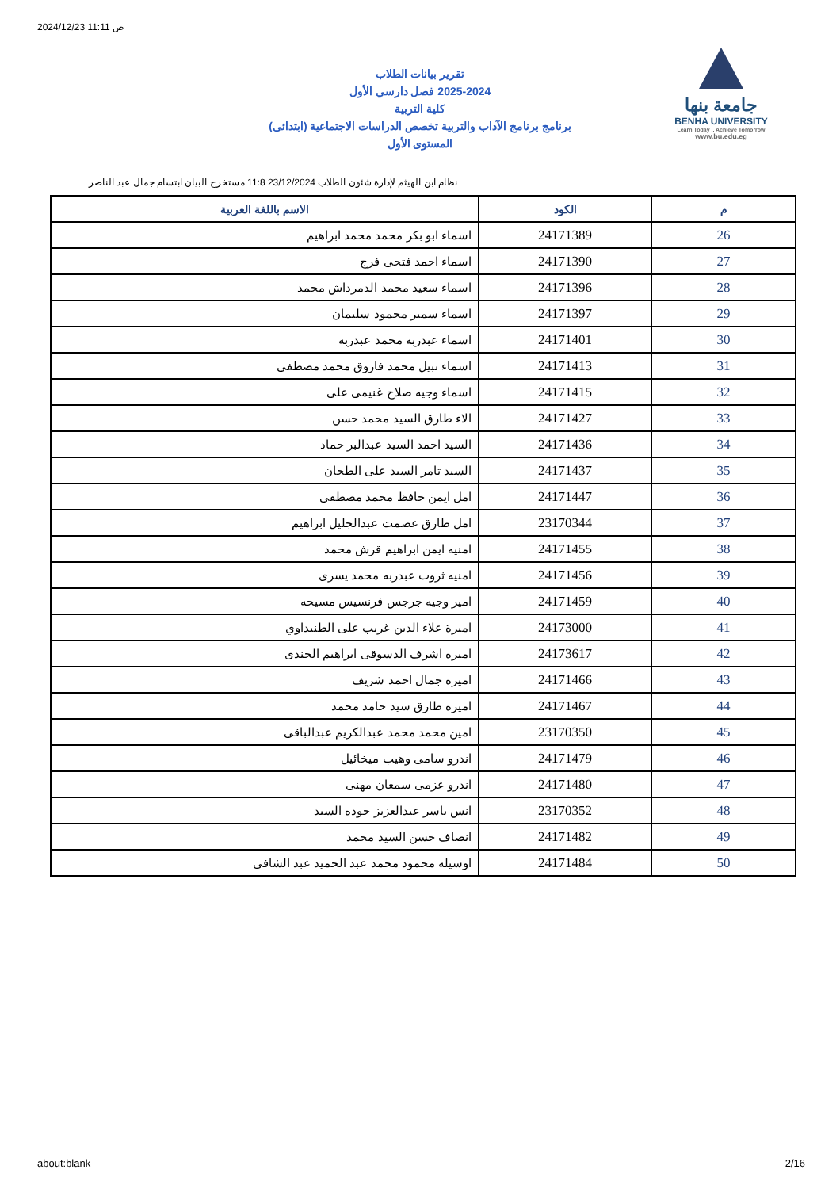2024/12/23 11:11 ص
تقرير بيانات الطلاب
2025-2024 فصل دارسي الأول
كلية التربية
برنامج برنامج الآداب والتربية تخصص الدراسات الاجتماعية (ابتدائى)
المستوى الأول
جامعة بنها
BENHA UNIVERSITY
Learn Today .. Achieve Tomorrow
www.bu.edu.eg
نظام ابن الهيثم لإدارة شئون الطلاب 23/12/2024 11:8 مستخرج البيان ابتسام جمال عبد الناصر
| م | الكود | الاسم باللغة العربية |
| --- | --- | --- |
| 26 | 24171389 | اسماء ابو بكر محمد محمد ابراهيم |
| 27 | 24171390 | اسماء احمد فتحى فرج |
| 28 | 24171396 | اسماء سعيد محمد الدمرداش محمد |
| 29 | 24171397 | اسماء سمير محمود سليمان |
| 30 | 24171401 | اسماء عبدربه محمد عبدربه |
| 31 | 24171413 | اسماء نبيل محمد فاروق محمد مصطفى |
| 32 | 24171415 | اسماء وجيه صلاح غنيمى على |
| 33 | 24171427 | الاء طارق السيد محمد حسن |
| 34 | 24171436 | السيد احمد السيد عبدالبر حماد |
| 35 | 24171437 | السيد تامر السيد على الطحان |
| 36 | 24171447 | امل ايمن حافظ محمد مصطفى |
| 37 | 23170344 | امل طارق عصمت عبدالجليل ابراهيم |
| 38 | 24171455 | امنيه ايمن ابراهيم قرش محمد |
| 39 | 24171456 | امنيه ثروت عبدربه محمد يسرى |
| 40 | 24171459 | امير وجيه جرجس فرنسيس مسيحه |
| 41 | 24173000 | اميرة علاء الدين غريب على الطنبداوي |
| 42 | 24173617 | اميره اشرف الدسوقى ابراهيم الجندى |
| 43 | 24171466 | اميره جمال احمد شريف |
| 44 | 24171467 | اميره طارق سيد حامد محمد |
| 45 | 23170350 | امين محمد محمد عبدالكريم عبدالباقى |
| 46 | 24171479 | اندرو سامى وهيب ميخائيل |
| 47 | 24171480 | اندرو عزمى سمعان مهنى |
| 48 | 23170352 | انس ياسر عبدالعزيز جوده السيد |
| 49 | 24171482 | انصاف حسن السيد محمد |
| 50 | 24171484 | اوسيله محمود محمد عبد الحميد عبد الشافي |
about:blank 2/16